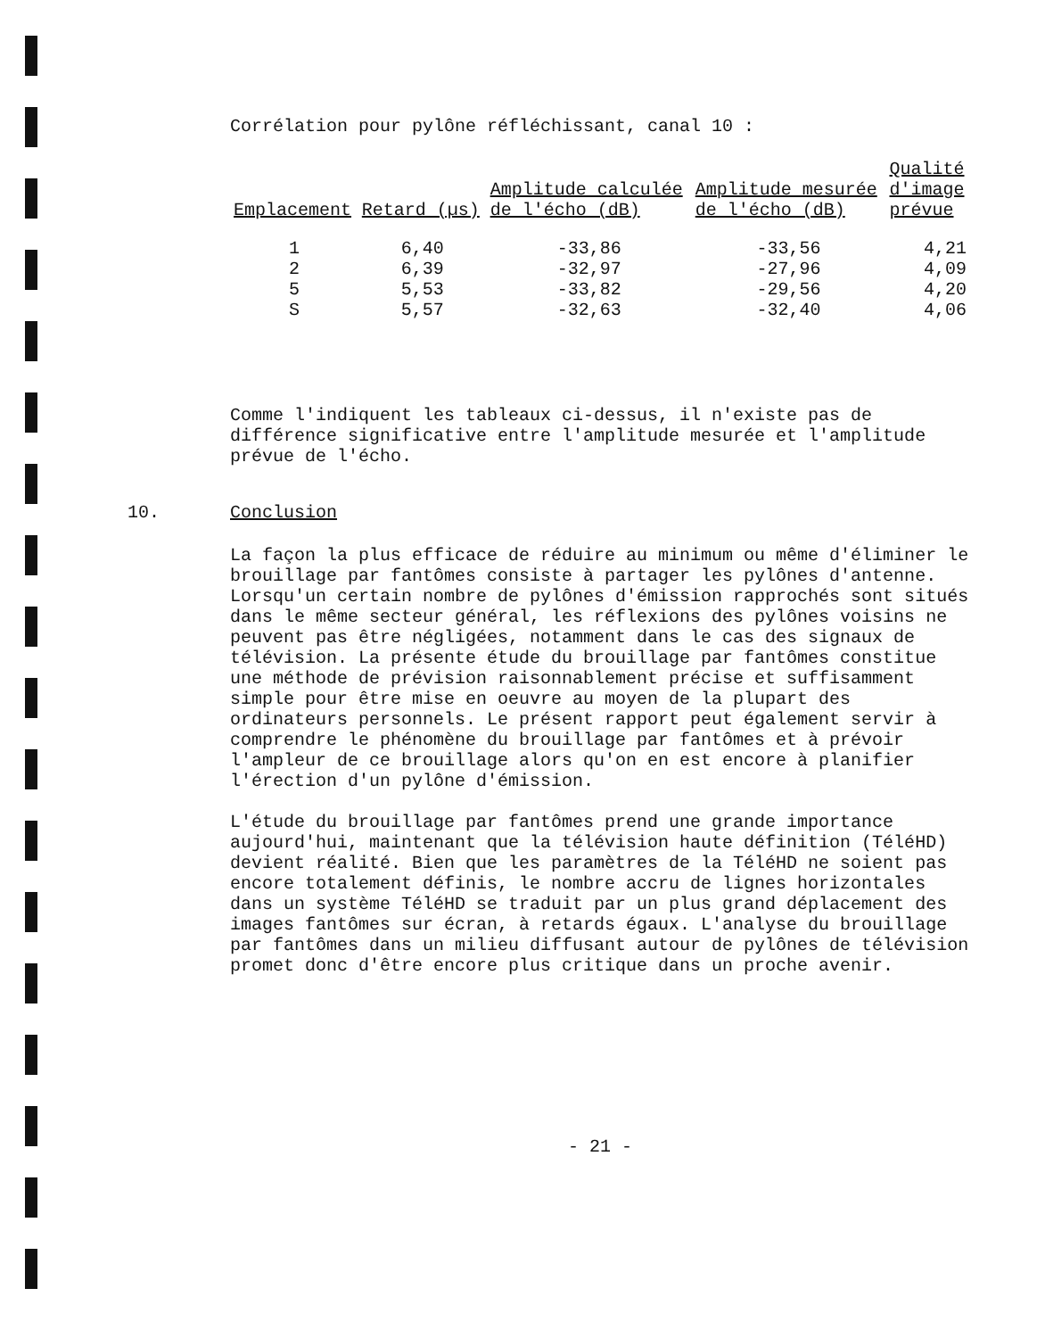Corrélation pour pylône réfléchissant, canal 10 :
| Emplacement | Retard (µs) | Amplitude calculée de l'écho (dB) | Amplitude mesurée de l'écho (dB) | Qualité d'image prévue |
| --- | --- | --- | --- | --- |
| 1 | 6,40 | -33,86 | -33,56 | 4,21 |
| 2 | 6,39 | -32,97 | -27,96 | 4,09 |
| 5 | 5,53 | -33,82 | -29,56 | 4,20 |
| S | 5,57 | -32,63 | -32,40 | 4,06 |
Comme l'indiquent les tableaux ci-dessus, il n'existe pas de différence significative entre l'amplitude mesurée et l'amplitude prévue de l'écho.
10. Conclusion
La façon la plus efficace de réduire au minimum ou même d'éliminer le brouillage par fantômes consiste à partager les pylônes d'antenne. Lorsqu'un certain nombre de pylônes d'émission rapprochés sont situés dans le même secteur général, les réflexions des pylônes voisins ne peuvent pas être négligées, notamment dans le cas des signaux de télévision. La présente étude du brouillage par fantômes constitue une méthode de prévision raisonnablement précise et suffisamment simple pour être mise en oeuvre au moyen de la plupart des ordinateurs personnels. Le présent rapport peut également servir à comprendre le phénomène du brouillage par fantômes et à prévoir l'ampleur de ce brouillage alors qu'on en est encore à planifier l'érection d'un pylône d'émission.
L'étude du brouillage par fantômes prend une grande importance aujourd'hui, maintenant que la télévision haute définition (TéléHD) devient réalité. Bien que les paramètres de la TéléHD ne soient pas encore totalement définis, le nombre accru de lignes horizontales dans un système TéléHD se traduit par un plus grand déplacement des images fantômes sur écran, à retards égaux. L'analyse du brouillage par fantômes dans un milieu diffusant autour de pylônes de télévision promet donc d'être encore plus critique dans un proche avenir.
- 21 -